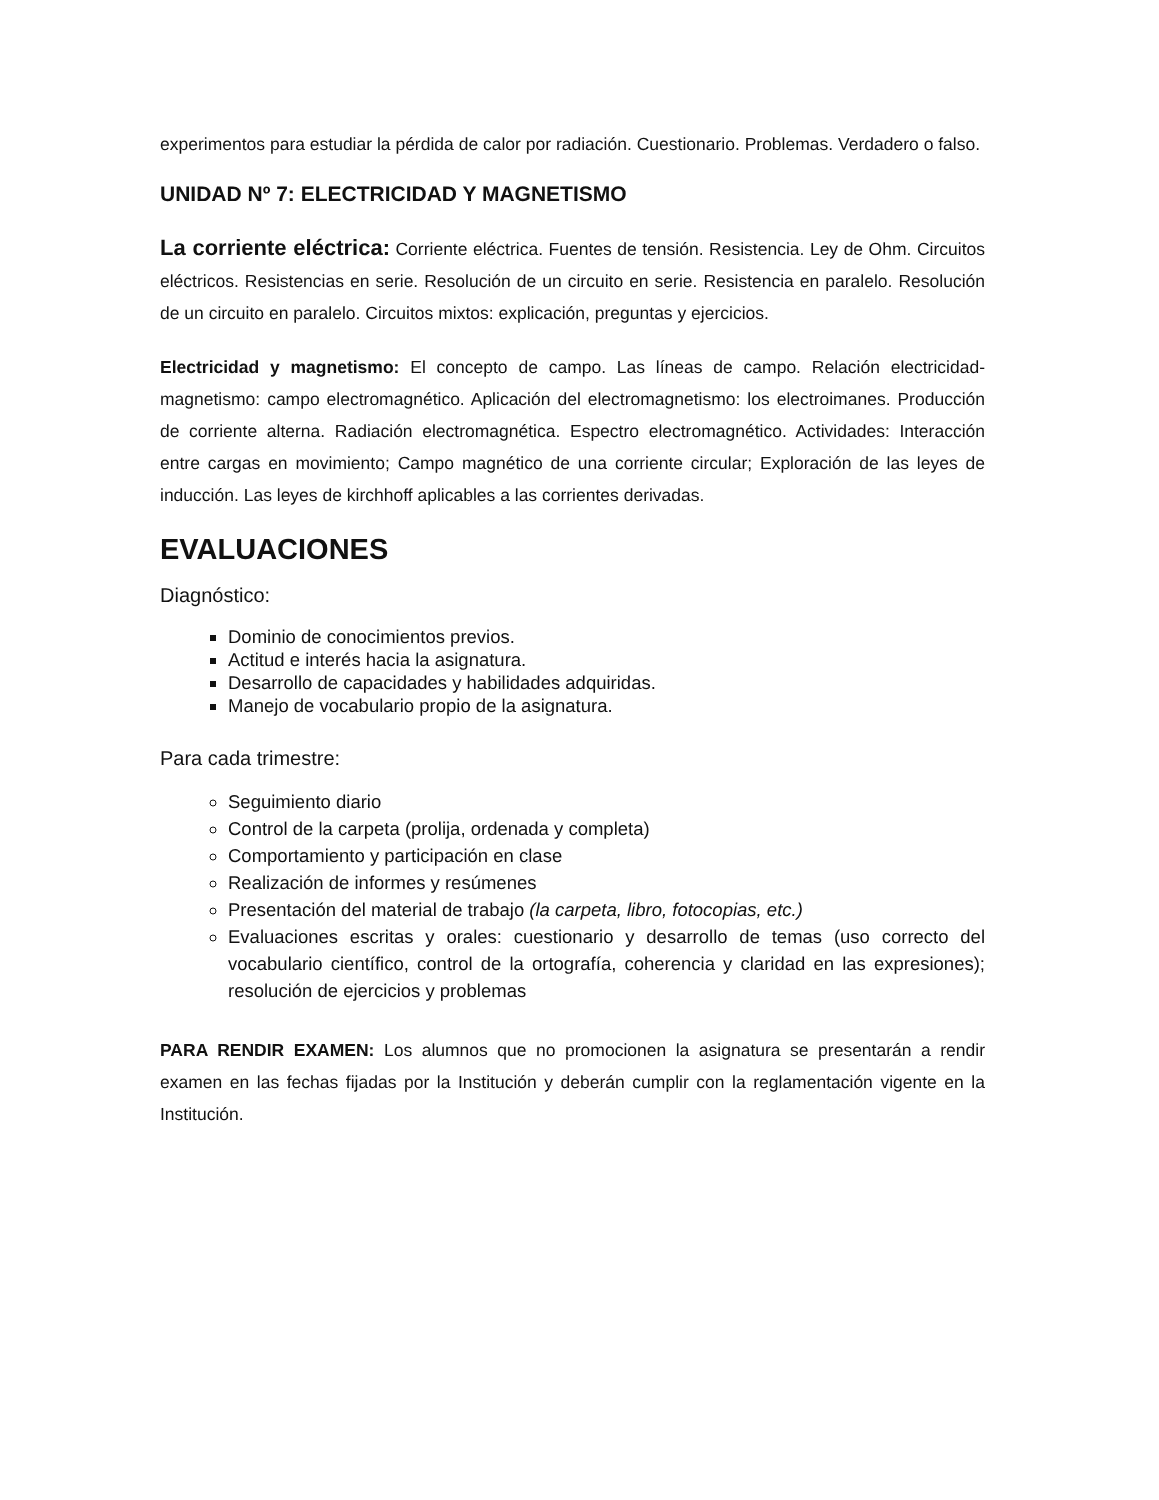experimentos para estudiar la pérdida de calor por radiación. Cuestionario. Problemas. Verdadero o falso.
UNIDAD Nº 7: ELECTRICIDAD Y MAGNETISMO
La corriente eléctrica: Corriente eléctrica. Fuentes de tensión. Resistencia. Ley de Ohm. Circuitos eléctricos. Resistencias en serie. Resolución de un circuito en serie. Resistencia en paralelo. Resolución de un circuito en paralelo. Circuitos mixtos: explicación, preguntas y ejercicios.
Electricidad y magnetismo: El concepto de campo. Las líneas de campo. Relación electricidad-magnetismo: campo electromagnético. Aplicación del electromagnetismo: los electroimanes. Producción de corriente alterna. Radiación electromagnética. Espectro electromagnético. Actividades: Interacción entre cargas en movimiento; Campo magnético de una corriente circular; Exploración de las leyes de inducción. Las leyes de kirchhoff aplicables a las corrientes derivadas.
EVALUACIONES
Diagnóstico:
Dominio de conocimientos previos.
Actitud e interés hacia la asignatura.
Desarrollo de capacidades y habilidades adquiridas.
Manejo de vocabulario propio de la asignatura.
Para cada trimestre:
Seguimiento diario
Control de la carpeta (prolija, ordenada y completa)
Comportamiento y participación en clase
Realización de informes y resúmenes
Presentación del material de trabajo (la carpeta, libro, fotocopias, etc.)
Evaluaciones escritas y orales: cuestionario y desarrollo de temas (uso correcto del vocabulario científico, control de la ortografía, coherencia y claridad en las expresiones); resolución de ejercicios y problemas
PARA RENDIR EXAMEN: Los alumnos que no promocionen la asignatura se presentarán a rendir examen en las fechas fijadas por la Institución y deberán cumplir con la reglamentación vigente en la Institución.